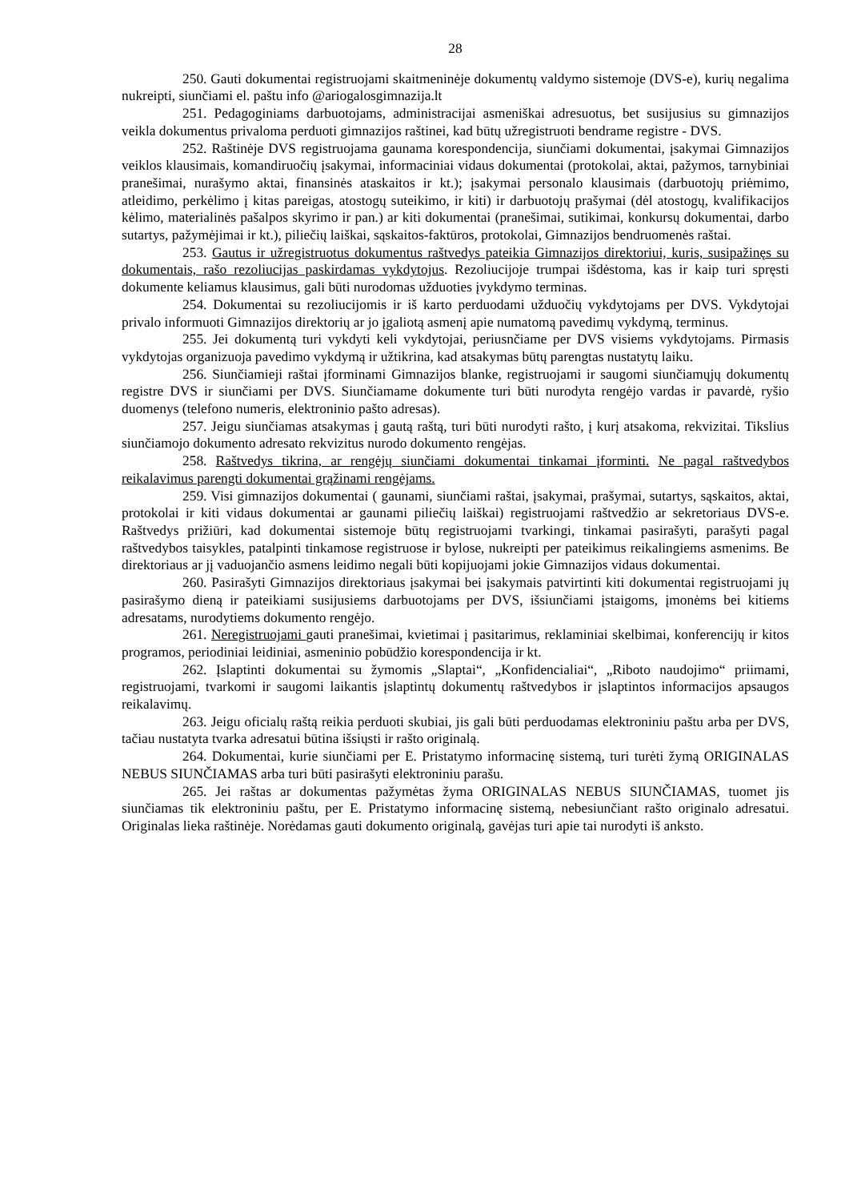28
250. Gauti dokumentai registruojami skaitmeninėje dokumentų valdymo sistemoje (DVS-e), kurių negalima nukreipti, siunčiami el. paštu info @ariogalosgimnazija.lt
251. Pedagoginiams darbuotojams, administracijai asmeniškai adresuotus, bet susijusius su gimnazijos veikla dokumentus privaloma perduoti gimnazijos raštinei, kad būtų užregistruoti bendrame registre - DVS.
252. Raštinėje DVS registruojama gaunama korespondencija, siunčiami dokumentai, įsakymai Gimnazijos veiklos klausimais, komandiruočių įsakymai, informaciniai vidaus dokumentai (protokolai, aktai, pažymos, tarnybiniai pranešimai, nurašymo aktai, finansinės ataskaitos ir kt.); įsakymai personalo klausimais (darbuotojų priėmimo, atleidimo, perkėlimo į kitas pareigas, atostogų suteikimo, ir kiti) ir darbuotojų prašymai (dėl atostogų, kvalifikacijos kėlimo, materialinės pašalpos skyrimo ir pan.) ar kiti dokumentai (pranešimai, sutikimai, konkursų dokumentai, darbo sutartys, pažymėjimai ir kt.), piliečių laiškai, sąskaitos-faktūros, protokolai, Gimnazijos bendruomenės raštai.
253. Gautus ir užregistruotus dokumentus raštvedys pateikia Gimnazijos direktoriui, kuris, susipažinęs su dokumentais, rašo rezoliucijas paskirdamas vykdytojus. Rezoliucijoje trumpai išdėstoma, kas ir kaip turi spręsti dokumente keliamus klausimus, gali būti nurodomas užduoties įvykdymo terminas.
254. Dokumentai su rezoliucijomis ir iš karto perduodami užduočių vykdytojams per DVS. Vykdytojai privalo informuoti Gimnazijos direktorių ar jo įgaliotą asmenį apie numatomą pavedimų vykdymą, terminus.
255. Jei dokumentą turi vykdyti keli vykdytojai, periusnčiame per DVS visiems vykdytojams. Pirmasis vykdytojas organizuoja pavedimo vykdymą ir užtikrina, kad atsakymas būtų parengtas nustatytų laiku.
256. Siunčiamieji raštai įforminami Gimnazijos blanke, registruojami ir saugomi siunčiamųjų dokumentų registre DVS ir siunčiami per DVS. Siunčiamame dokumente turi būti nurodyta rengėjo vardas ir pavardė, ryšio duomenys (telefono numeris, elektroninio pašto adresas).
257. Jeigu siunčiamas atsakymas į gautą raštą, turi būti nurodyti rašto, į kurį atsakoma, rekvizitai. Tikslius siunčiamojo dokumento adresato rekvizitus nurodo dokumento rengėjas.
258. Raštvedys tikrina, ar rengėjų siunčiami dokumentai tinkamai įforminti. Ne pagal raštvedybos reikalavimus parengti dokumentai grąžinami rengėjams.
259. Visi gimnazijos dokumentai ( gaunami, siunčiami raštai, įsakymai, prašymai, sutartys, sąskaitos, aktai, protokolai ir kiti vidaus dokumentai ar gaunami piliečių laiškai) registruojami raštvedžio ar sekretoriaus DVS-e. Raštvedys prižiūri, kad dokumentai sistemoje būtų registruojami tvarkingi, tinkamai pasirašyti, parašyti pagal raštvedybos taisykles, patalpinti tinkamose registruose ir bylose, nukreipti per pateikimus reikalingiems asmenims. Be direktoriaus ar jį vaduojančio asmens leidimo negali būti kopijuojami jokie Gimnazijos vidaus dokumentai.
260. Pasirašyti Gimnazijos direktoriaus įsakymai bei įsakymais patvirtinti kiti dokumentai registruojami jų pasirašymo dieną ir pateikiami susijusiems darbuotojams per DVS, išsiunčiami įstaigoms, įmonėms bei kitiems adresatams, nurodytiems dokumento rengėjo.
261. Neregistruojami gauti pranešimai, kvietimai į pasitarimus, reklaminiai skelbimai, konferencijų ir kitos programos, periodiniai leidiniai, asmeninio pobūdžio korespondencija ir kt.
262. Įslaptinti dokumentai su žymomis „Slaptai“, „Konfidencialiai“, „Riboto naudojimo“ priimami, registruojami, tvarkomi ir saugomi laikantis įslaptintų dokumentų raštvedybos ir įslaptintos informacijos apsaugos reikalavimų.
263. Jeigu oficialų raštą reikia perduoti skubiai, jis gali būti perduodamas elektroniniu paštu arba per DVS, tačiau nustatyta tvarka adresatui būtina išsiųsti ir rašto originalą.
264. Dokumentai, kurie siunčiami per E. Pristatymo informacinę sistemą, turi turėti žymą ORIGINALAS NEBUS SIUNČIAMAS arba turi būti pasirašyti elektroniniu parašu.
265. Jei raštas ar dokumentas pažymėtas žyma ORIGINALAS NEBUS SIUNČIAMAS, tuomet jis siunčiamas tik elektroniniu paštu, per E. Pristatymo informacinę sistemą, nebesiunčiant rašto originalo adresatui. Originalas lieka raštinėje. Norėdamas gauti dokumento originalą, gavėjas turi apie tai nurodyti iš anksto.